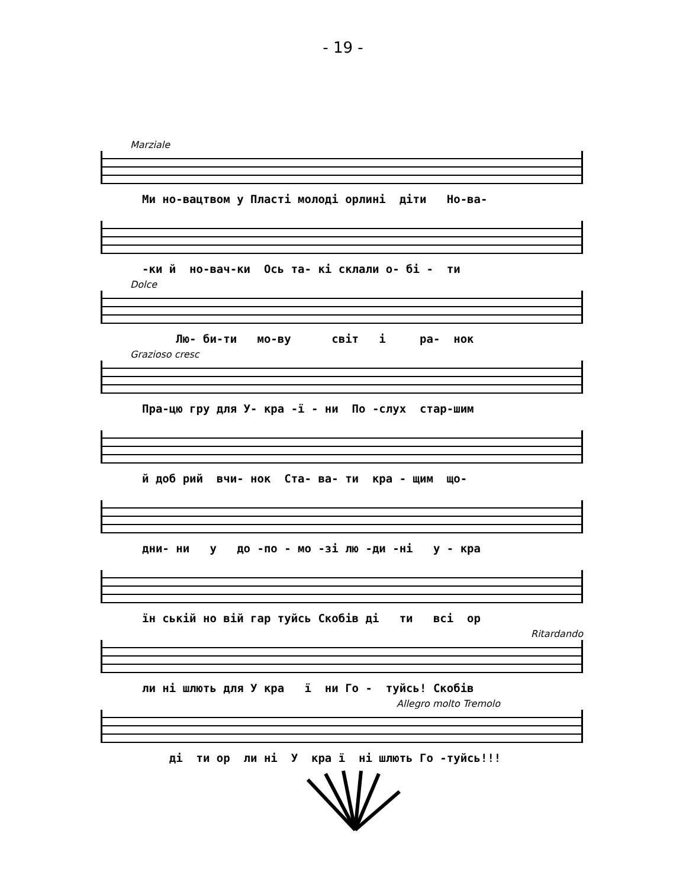- 19 -
Marziale
Ми но-вацтвом у Пласті молоді орлині діти Но-ва-
-ки й но-вач-ки Ось та- кі склали о- бі - ти
Dolce
Лю- би-ти мо-ву світ і ра- нок
Grazioso cresc
Пра-цю гру для У- кра -ї - ни По -слух стар-шим
й доб рий вчи- нок Ста- ва- ти кра - щим що-
дни- ни у до -по - мо -зі лю -ди -ні у - кра
їн ській но вій гар туйсь Скобів ді ти всі ор
Ritardando
ли ні шлють для У кра ї ни Го - туйсь! Скобів
Allegro molto Tremolo
ді ти ор ли ні У кра ї ні шлють Го -туйсь!!!